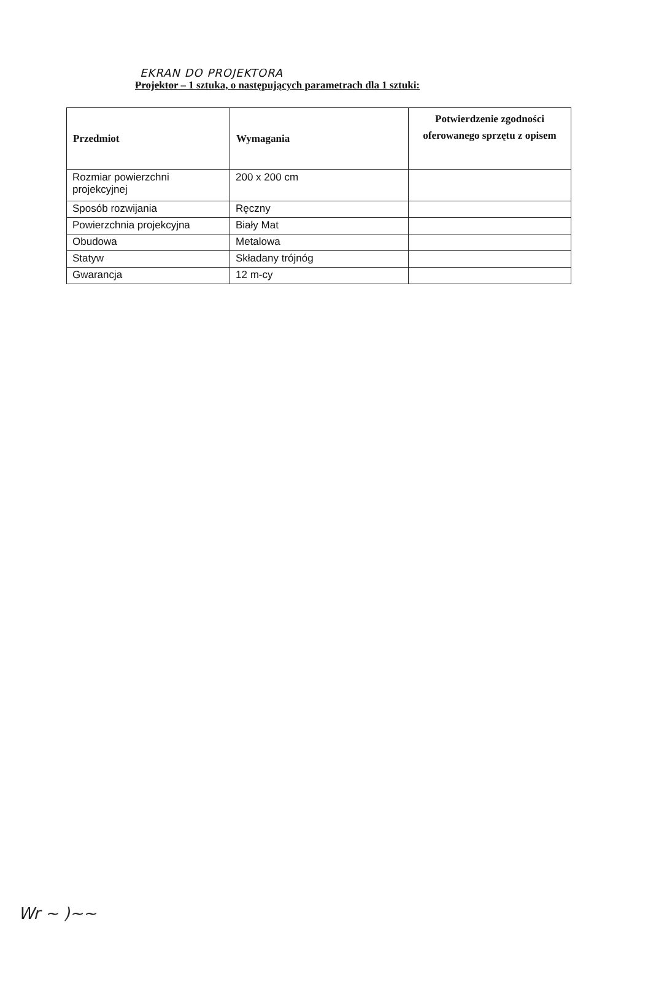EKRAN DO PROJEKTORA
Projektor – 1 sztuka, o następujących parametrach dla 1 sztuki:
| Przedmiot | Wymagania | Potwierdzenie zgodności oferowanego sprzętu z opisem |
| --- | --- | --- |
| Rozmiar powierzchni projekcyjnej | 200 x 200 cm | |
| Sposób rozwijania | Ręczny | |
| Powierzchnia projekcyjna | Biały Mat | |
| Obudowa | Metalowa | |
| Statyw | Składany trójnóg | |
| Gwarancja | 12 m-cy | |
Wr ~ )~~